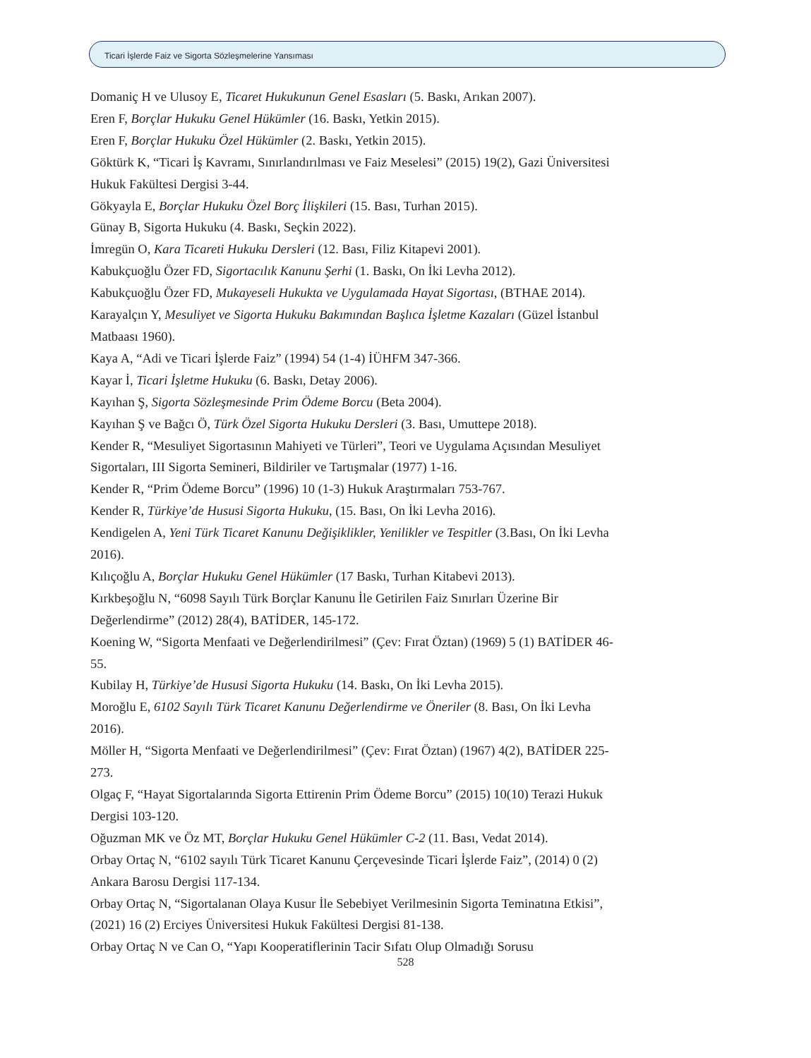Ticari İşlerde Faiz ve Sigorta Sözleşmelerine Yansıması
Domaniç H ve Ulusoy E, Ticaret Hukukunun Genel Esasları (5. Baskı, Arıkan 2007).
Eren F, Borçlar Hukuku Genel Hükümler (16. Baskı, Yetkin 2015).
Eren F, Borçlar Hukuku Özel Hükümler (2. Baskı, Yetkin 2015).
Göktürk K, “Ticari İş Kavramı, Sınırlandırılması ve Faiz Meselesi” (2015) 19(2), Gazi Üniversitesi Hukuk Fakültesi Dergisi 3-44.
Gökyayla E, Borçlar Hukuku Özel Borç İlişkileri (15. Bası, Turhan 2015).
Günay B, Sigorta Hukuku (4. Baskı, Seçkin 2022).
İmregün O, Kara Ticareti Hukuku Dersleri (12. Bası, Filiz Kitapevi 2001).
Kabukçuoğlu Özer FD, Sigortacılık Kanunu Şerhi (1. Baskı, On İki Levha 2012).
Kabukçuoğlu Özer FD, Mukayeseli Hukukta ve Uygulamada Hayat Sigortası, (BTHAE 2014).
Karayalçın Y, Mesuliyet ve Sigorta Hukuku Bakımından Başlıca İşletme Kazaları (Güzel İstanbul Matbaası 1960).
Kaya A, “Adi ve Ticari İşlerde Faiz” (1994) 54 (1-4) İÜHFM 347-366.
Kayar İ, Ticari İşletme Hukuku (6. Baskı, Detay 2006).
Kayıhan Ş, Sigorta Sözleşmesinde Prim Ödeme Borcu (Beta 2004).
Kayıhan Ş ve Bağcı Ö, Türk Özel Sigorta Hukuku Dersleri (3. Bası, Umuttepe 2018).
Kender R, “Mesuliyet Sigortasının Mahiyeti ve Türleri”, Teori ve Uygulama Açısından Mesuliyet Sigortaları, III Sigorta Semineri, Bildiriler ve Tartışmalar (1977) 1-16.
Kender R, “Prim Ödeme Borcu” (1996) 10 (1-3) Hukuk Araştırmaları 753-767.
Kender R, Türkiye’de Hususi Sigorta Hukuku, (15. Bası, On İki Levha 2016).
Kendigelen A, Yeni Türk Ticaret Kanunu Değişiklikler, Yenilikler ve Tespitler (3.Bası, On İki Levha 2016).
Kılıçoğlu A, Borçlar Hukuku Genel Hükümler (17 Baskı, Turhan Kitabevi 2013).
Kırkbeşoğlu N, “6098 Sayılı Türk Borçlar Kanunu İle Getirilen Faiz Sınırları Üzerine Bir Değerlendirme” (2012) 28(4), BATİDER, 145-172.
Koening W, “Sigorta Menfaati ve Değerlendirilmesi” (Çev: Fırat Öztan) (1969) 5 (1) BATİDER 46-55.
Kubilay H, Türkiye’de Hususi Sigorta Hukuku (14. Baskı, On İki Levha 2015).
Moroğlu E, 6102 Sayılı Türk Ticaret Kanunu Değerlendirme ve Öneriler (8. Bası, On İki Levha 2016).
Möller H, “Sigorta Menfaati ve Değerlendirilmesi” (Çev: Fırat Öztan) (1967) 4(2), BATİDER 225-273.
Olgaç F, “Hayat Sigortalarında Sigorta Ettirenin Prim Ödeme Borcu” (2015) 10(10) Terazi Hukuk Dergisi 103-120.
Oğuzman MK ve Öz MT, Borçlar Hukuku Genel Hükümler C-2 (11. Bası, Vedat 2014).
Orbay Ortaç N, “6102 sayılı Türk Ticaret Kanunu Çerçevesinde Ticari İşlerde Faiz”, (2014) 0 (2) Ankara Barosu Dergisi 117-134.
Orbay Ortaç N, “Sigortalanan Olaya Kusur İle Sebebiyet Verilmesinin Sigorta Teminatına Etkisi”, (2021) 16 (2) Erciyes Üniversitesi Hukuk Fakültesi Dergisi 81-138.
Orbay Ortaç N ve Can O, “Yapı Kooperatiflerinin Tacir Sıfatı Olup Olmadığı Sorusu
528